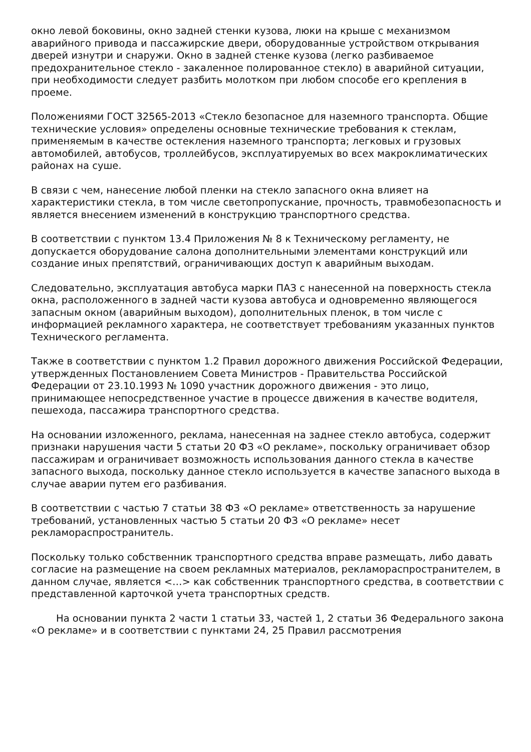окно левой боковины, окно задней стенки кузова, люки на крыше с механизмом аварийного привода и пассажирские двери, оборудованные устройством открывания дверей изнутри и снаружи. Окно в задней стенке кузова (легко разбиваемое предохранительное стекло - закаленное полированное стекло) в аварийной ситуации, при необходимости следует разбить молотком при любом способе его крепления в проеме.
Положениями ГОСТ 32565-2013 «Стекло безопасное для наземного транспорта. Общие технические условия» определены основные технические требования к стеклам, применяемым в качестве остекления наземного транспорта; легковых и грузовых автомобилей, автобусов, троллейбусов, эксплуатируемых во всех макроклиматических районах на суше.
В связи с чем, нанесение любой пленки на стекло запасного окна влияет на характеристики стекла, в том числе светопропускание, прочность, травмобезопасность и является внесением изменений в конструкцию транспортного средства.
В соответствии с пунктом 13.4 Приложения № 8 к Техническому регламенту, не допускается оборудование салона дополнительными элементами конструкций или создание иных препятствий, ограничивающих доступ к аварийным выходам.
Следовательно, эксплуатация автобуса марки ПАЗ с нанесенной на поверхность стекла окна, расположенного в задней части кузова автобуса и одновременно являющегося запасным окном (аварийным выходом), дополнительных пленок, в том числе с информацией рекламного характера, не соответствует требованиям указанных пунктов Технического регламента.
Также в соответствии с пунктом 1.2 Правил дорожного движения Российской Федерации, утвержденных Постановлением Совета Министров - Правительства Российской Федерации от 23.10.1993 № 1090 участник дорожного движения - это лицо, принимающее непосредственное участие в процессе движения в качестве водителя, пешехода, пассажира транспортного средства.
На основании изложенного, реклама, нанесенная на заднее стекло автобуса, содержит признаки нарушения части 5 статьи 20 ФЗ «О рекламе», поскольку ограничивает обзор пассажирам и ограничивает возможность использования данного стекла в качестве запасного выхода, поскольку данное стекло используется в качестве запасного выхода в случае аварии путем его разбивания.
В соответствии с частью 7 статьи 38 ФЗ «О рекламе» ответственность за нарушение требований, установленных частью 5 статьи 20 ФЗ «О рекламе» несет рекламораспространитель.
Поскольку только собственник транспортного средства вправе размещать, либо давать согласие на размещение на своем рекламных материалов, рекламораспространителем, в данном случае, является <…> как собственник транспортного средства, в соответствии с представленной карточкой учета транспортных средств.
На основании пункта 2 части 1 статьи 33, частей 1, 2 статьи 36 Федерального закона «О рекламе» и в соответствии с пунктами 24, 25 Правил рассмотрения